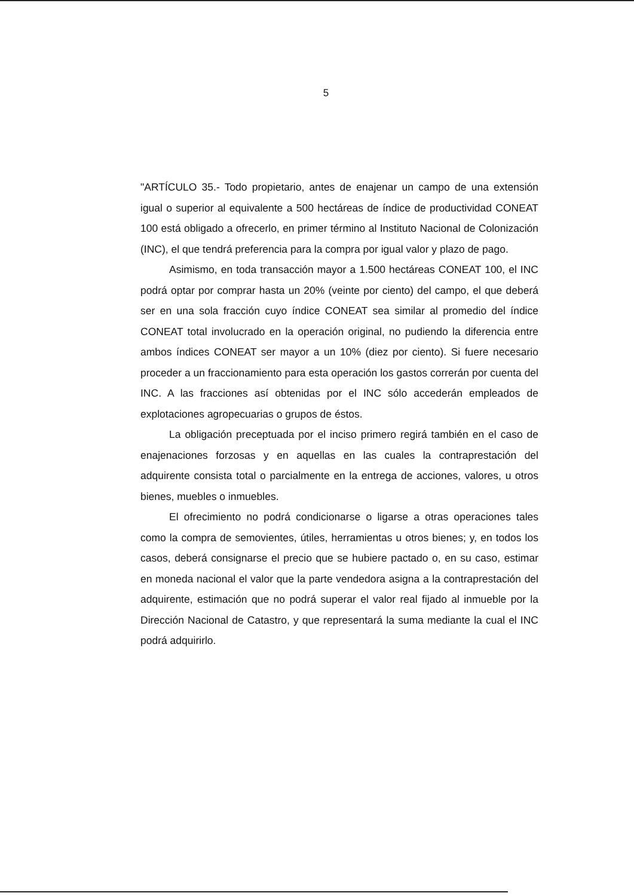5
"ARTÍCULO 35.- Todo propietario, antes de enajenar un campo de una extensión igual o superior al equivalente a 500 hectáreas de índice de productividad CONEAT 100 está obligado a ofrecerlo, en primer término al Instituto Nacional de Colonización (INC), el que tendrá preferencia para la compra por igual valor y plazo de pago.
Asimismo, en toda transacción mayor a 1.500 hectáreas CONEAT 100, el INC podrá optar por comprar hasta un 20% (veinte por ciento) del campo, el que deberá ser en una sola fracción cuyo índice CONEAT sea similar al promedio del índice CONEAT total involucrado en la operación original, no pudiendo la diferencia entre ambos índices CONEAT ser mayor a un 10% (diez por ciento). Si fuere necesario proceder a un fraccionamiento para esta operación los gastos correrán por cuenta del INC. A las fracciones así obtenidas por el INC sólo accederán empleados de explotaciones agropecuarias o grupos de éstos.
La obligación preceptuada por el inciso primero regirá también en el caso de enajenaciones forzosas y en aquellas en las cuales la contraprestación del adquirente consista total o parcialmente en la entrega de acciones, valores, u otros bienes, muebles o inmuebles.
El ofrecimiento no podrá condicionarse o ligarse a otras operaciones tales como la compra de semovientes, útiles, herramientas u otros bienes; y, en todos los casos, deberá consignarse el precio que se hubiere pactado o, en su caso, estimar en moneda nacional el valor que la parte vendedora asigna a la contraprestación del adquirente, estimación que no podrá superar el valor real fijado al inmueble por la Dirección Nacional de Catastro, y que representará la suma mediante la cual el INC podrá adquirirlo.